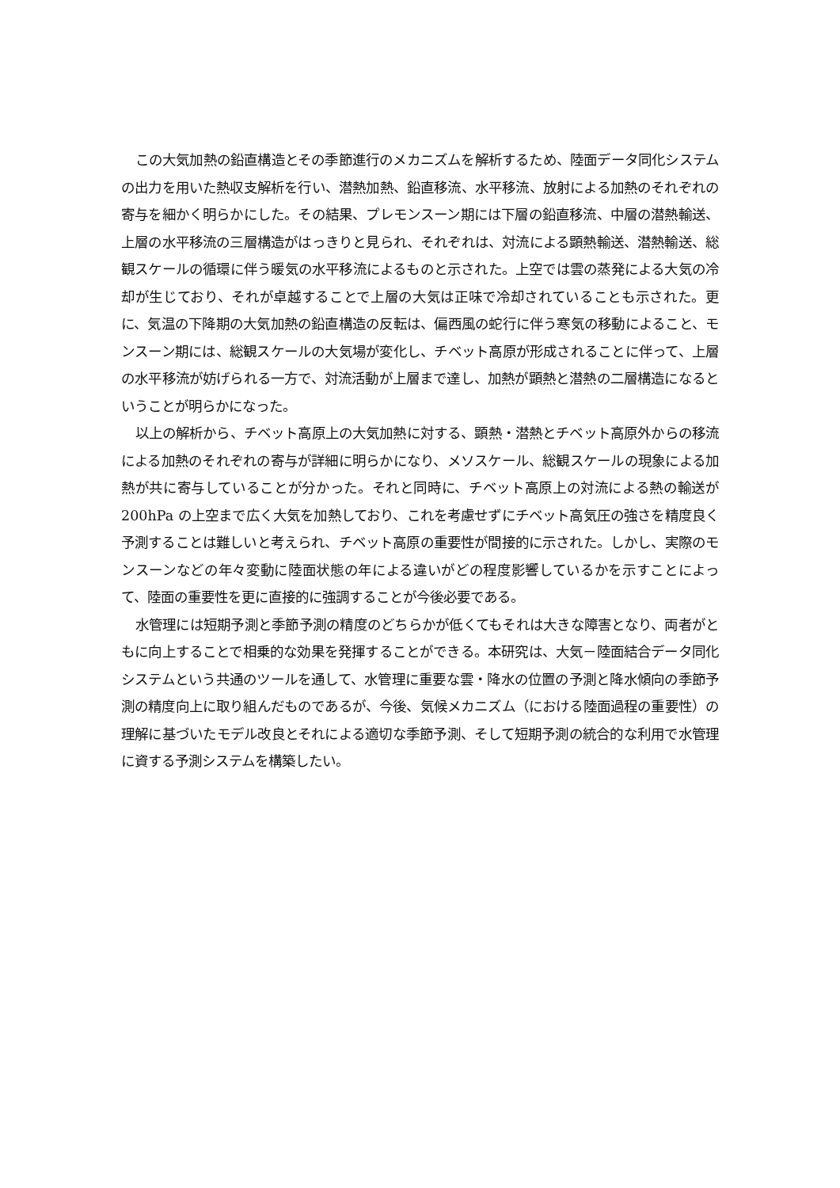この大気加熱の鉛直構造とその季節進行のメカニズムを解析するため、陸面データ同化システムの出力を用いた熱収支解析を行い、潜熱加熱、鉛直移流、水平移流、放射による加熱のそれぞれの寄与を細かく明らかにした。その結果、プレモンスーン期には下層の鉛直移流、中層の潜熱輸送、上層の水平移流の三層構造がはっきりと見られ、それぞれは、対流による顕熱輸送、潜熱輸送、総観スケールの循環に伴う暖気の水平移流によるものと示された。上空では雲の蒸発による大気の冷却が生じており、それが卓越することで上層の大気は正味で冷却されていることも示された。更に、気温の下降期の大気加熱の鉛直構造の反転は、偏西風の蛇行に伴う寒気の移動によること、モンスーン期には、総観スケールの大気場が変化し、チベット高原が形成されることに伴って、上層の水平移流が妨げられる一方で、対流活動が上層まで達し、加熱が顕熱と潜熱の二層構造になるということが明らかになった。
以上の解析から、チベット高原上の大気加熱に対する、顕熱・潜熱とチベット高原外からの移流による加熱のそれぞれの寄与が詳細に明らかになり、メソスケール、総観スケールの現象による加熱が共に寄与していることが分かった。それと同時に、チベット高原上の対流による熱の輸送が 200hPa の上空まで広く大気を加熱しており、これを考慮せずにチベット高気圧の強さを精度良く予測することは難しいと考えられ、チベット高原の重要性が間接的に示された。しかし、実際のモンスーンなどの年々変動に陸面状態の年による違いがどの程度影響しているかを示すことによって、陸面の重要性を更に直接的に強調することが今後必要である。
水管理には短期予測と季節予測の精度のどちらかが低くてもそれは大きな障害となり、両者がともに向上することで相乗的な効果を発揮することができる。本研究は、大気－陸面結合データ同化システムという共通のツールを通して、水管理に重要な雲・降水の位置の予測と降水傾向の季節予測の精度向上に取り組んだものであるが、今後、気候メカニズム（における陸面過程の重要性）の理解に基づいたモデル改良とそれによる適切な季節予測、そして短期予測の統合的な利用で水管理に資する予測システムを構築したい。